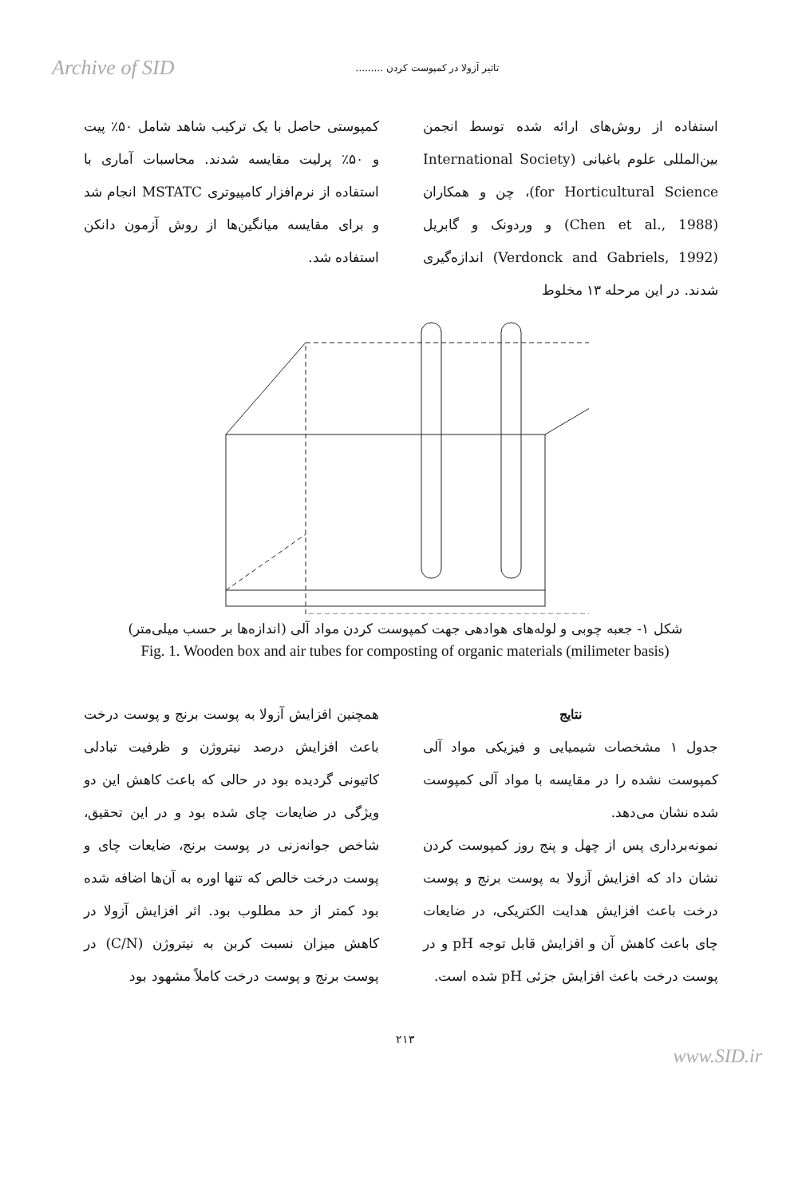Archive of SID تاثیر آزولا در کمپوست کردن .........
استفاده از روش‌های ارائه شده توسط انجمن بین‌المللی علوم باغبانی (International Society for Horticultural Science)، چن و همکاران (Chen et al., 1988) و وردونک و گابریل (Verdonck and Gabriels, 1992) اندازه‌گیری شدند. در این مرحله ۱۳ مخلوط
کمپوستی حاصل با یک ترکیب شاهد شامل ۵۰٪ پیت و ۵۰٪ پرلیت مقایسه شدند. محاسبات آماری با استفاده از نرم‌افزار کامپیوتری MSTATC انجام شد و برای مقایسه میانگین‌ها از روش آزمون دانکن استفاده شد.
شکل ۱- جعبه چوبی و لوله‌های هوادهی جهت کمپوست کردن مواد آلی (اندازه‌ها بر حسب میلی‌متر)
Fig. 1. Wooden box and air tubes for composting of organic materials (milimeter basis)
نتایج
جدول ۱ مشخصات شیمیایی و فیزیکی مواد آلی کمپوست نشده را در مقایسه با مواد آلی کمپوست شده نشان می‌دهد.
نمونه‌برداری پس از چهل و پنج روز کمپوست کردن نشان داد که افزایش آزولا به پوست برنج و پوست درخت باعث افزایش هدایت الکتریکی، در ضایعات چای باعث کاهش آن و افزایش قابل توجه pH و در پوست درخت باعث افزایش جزئی pH شده است.
همچنین افزایش آزولا به پوست برنج و پوست درخت باعث افزایش درصد نیتروژن و ظرفیت تبادلی کاتیونی گردیده بود در حالی که باعث کاهش این دو ویژگی در ضایعات چای شده بود و در این تحقیق، شاخص جوانه‌زنی در پوست برنج، ضایعات چای و پوست درخت خالص که تنها اوره به آن‌ها اضافه شده بود کمتر از حد مطلوب بود. اثر افزایش آزولا در کاهش میزان نسبت کربن به نیتروژن (C/N) در پوست برنج و پوست درخت کاملاً مشهود بود
۲۱۳
www.SID.ir